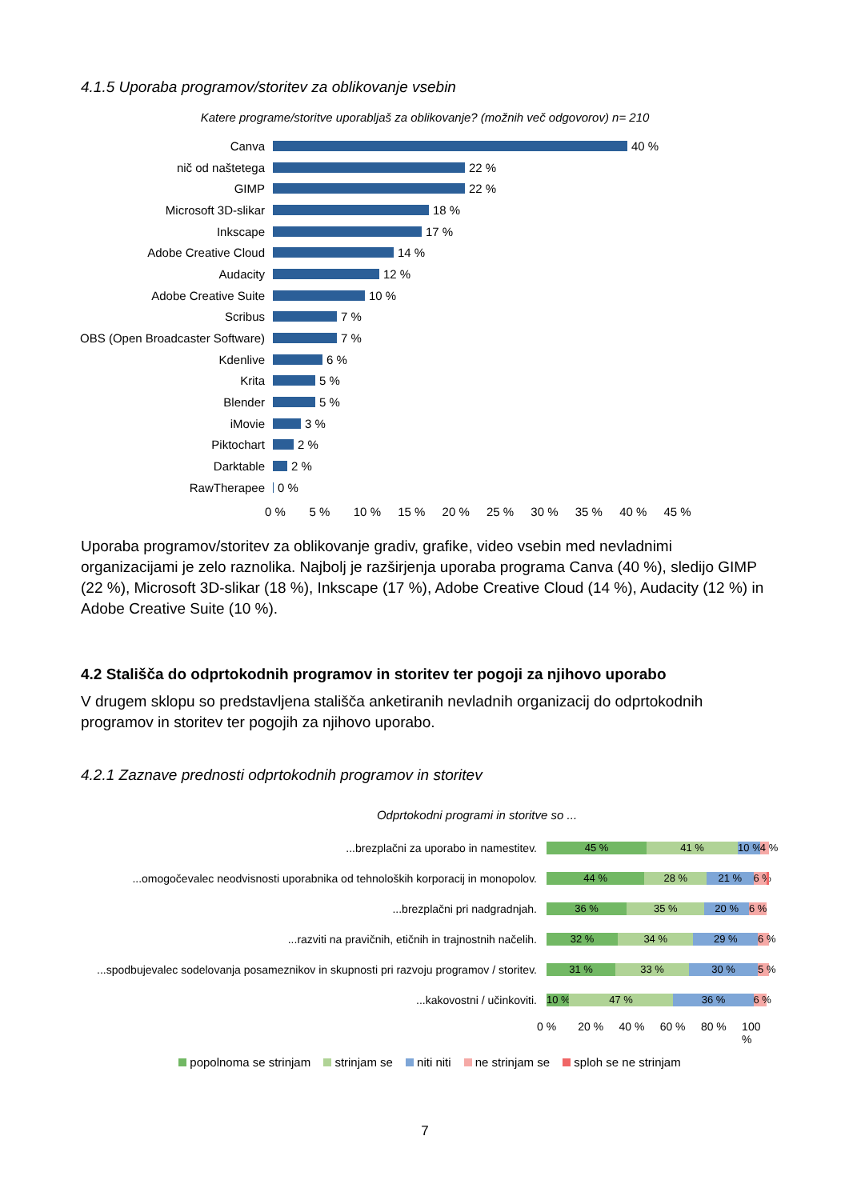4.1.5 Uporaba programov/storitev za oblikovanje vsebin
Katere programe/storitve uporabljaš za oblikovanje? (možnih več odgovorov) n= 210
Canva
40 %
nič od naštetega
22 %
GIMP
22 %
Microsoft 3D-slikar
18 %
Inkscape
17 %
Adobe Creative Cloud
14 %
Audacity
12 %
Adobe Creative Suite
10 %
Scribus
7 %
OBS (Open Broadcaster Software)
7 %
Kdenlive
6 %
Krita
5 %
Blender
5 %
iMovie
3 %
Piktochart
2 %
Darktable
2 %
RawTherapee
0 %
0 % 5 % 10 % 15 % 20 % 25 % 30 % 35 % 40 % 45 %
Uporaba programov/storitev za oblikovanje gradiv, grafike, video vsebin med nevladnimi organizacijami je zelo raznolika. Najbolj je razširjenja uporaba programa Canva (40 %), sledijo GIMP (22 %), Microsoft 3D-slikar (18 %), Inkscape (17 %), Adobe Creative Cloud (14 %), Audacity (12 %) in Adobe Creative Suite (10 %).
4.2 Stališča do odprtokodnih programov in storitev ter pogoji za njihovo uporabo
V drugem sklopu so predstavljena stališča anketiranih nevladnih organizacij do odprtokodnih programov in storitev ter pogojih za njihovo uporabo.
4.2.1 Zaznave prednosti odprtokodnih programov in storitev
Odprtokodni programi in storitve so ...
...brezplačni za uporabo in namestitev.
45 % 41 % 10 % 4 %
...omogočevalec neodvisnosti uporabnika od tehnoloških korporacij in monopolov.
44 % 28 % 21 % 6 %
...brezplačni pri nadgradnjah.
36 % 35 % 20 % 6 %
...razviti na pravičnih, etičnih in trajnostnih načelih.
32 % 34 % 29 % 6 %
...spodbujevalec sodelovanja posameznikov in skupnosti pri razvoju programov / storitev.
31 % 33 % 30 % 5 %
...kakovostni / učinkoviti.
10 % 47 % 36 % 6 %
0 % 20 % 40 % 60 % 80 % 100 %
popolnoma se strinjam strinjam se niti niti ne strinjam se sploh se ne strinjam
7